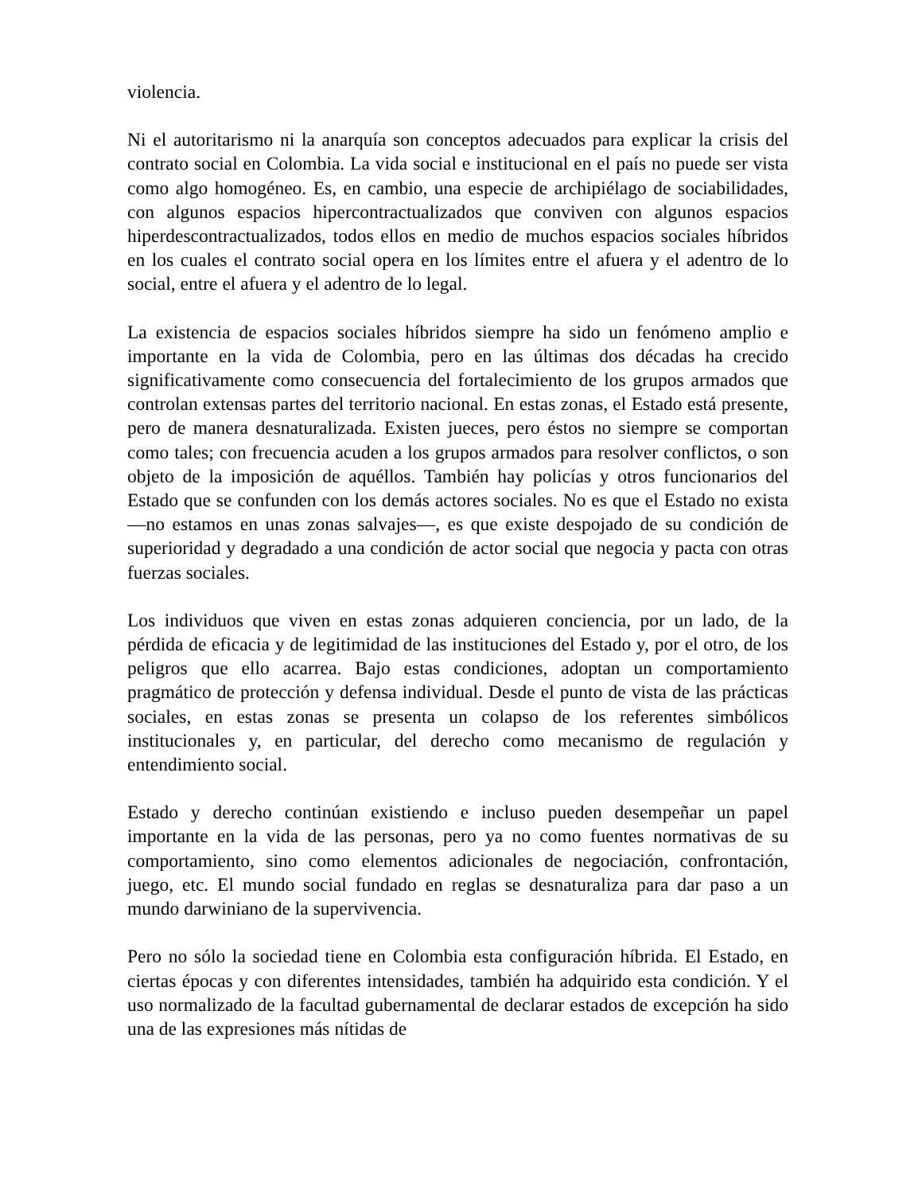violencia.
Ni el autoritarismo ni la anarquía son conceptos adecuados para explicar la crisis del contrato social en Colombia. La vida social e institucional en el país no puede ser vista como algo homogéneo. Es, en cambio, una especie de archipiélago de sociabilidades, con algunos espacios hipercontractualizados que conviven con algunos espacios hiperdescontractualizados, todos ellos en medio de muchos espacios sociales híbridos en los cuales el contrato social opera en los límites entre el afuera y el adentro de lo social, entre el afuera y el adentro de lo legal.
La existencia de espacios sociales híbridos siempre ha sido un fenómeno amplio e importante en la vida de Colombia, pero en las últimas dos décadas ha crecido significativamente como consecuencia del fortalecimiento de los grupos armados que controlan extensas partes del territorio nacional. En estas zonas, el Estado está presente, pero de manera desnaturalizada. Existen jueces, pero éstos no siempre se comportan como tales; con frecuencia acuden a los grupos armados para resolver conflictos, o son objeto de la imposición de aquéllos. También hay policías y otros funcionarios del Estado que se confunden con los demás actores sociales. No es que el Estado no exista —no estamos en unas zonas salvajes—, es que existe despojado de su condición de superioridad y degradado a una condición de actor social que negocia y pacta con otras fuerzas sociales.
Los individuos que viven en estas zonas adquieren conciencia, por un lado, de la pérdida de eficacia y de legitimidad de las instituciones del Estado y, por el otro, de los peligros que ello acarrea. Bajo estas condiciones, adoptan un comportamiento pragmático de protección y defensa individual. Desde el punto de vista de las prácticas sociales, en estas zonas se presenta un colapso de los referentes simbólicos institucionales y, en particular, del derecho como mecanismo de regulación y entendimiento social.
Estado y derecho continúan existiendo e incluso pueden desempeñar un papel importante en la vida de las personas, pero ya no como fuentes normativas de su comportamiento, sino como elementos adicionales de negociación, confrontación, juego, etc. El mundo social fundado en reglas se desnaturaliza para dar paso a un mundo darwiniano de la supervivencia.
Pero no sólo la sociedad tiene en Colombia esta configuración híbrida. El Estado, en ciertas épocas y con diferentes intensidades, también ha adquirido esta condición. Y el uso normalizado de la facultad gubernamental de declarar estados de excepción ha sido una de las expresiones más nítidas de